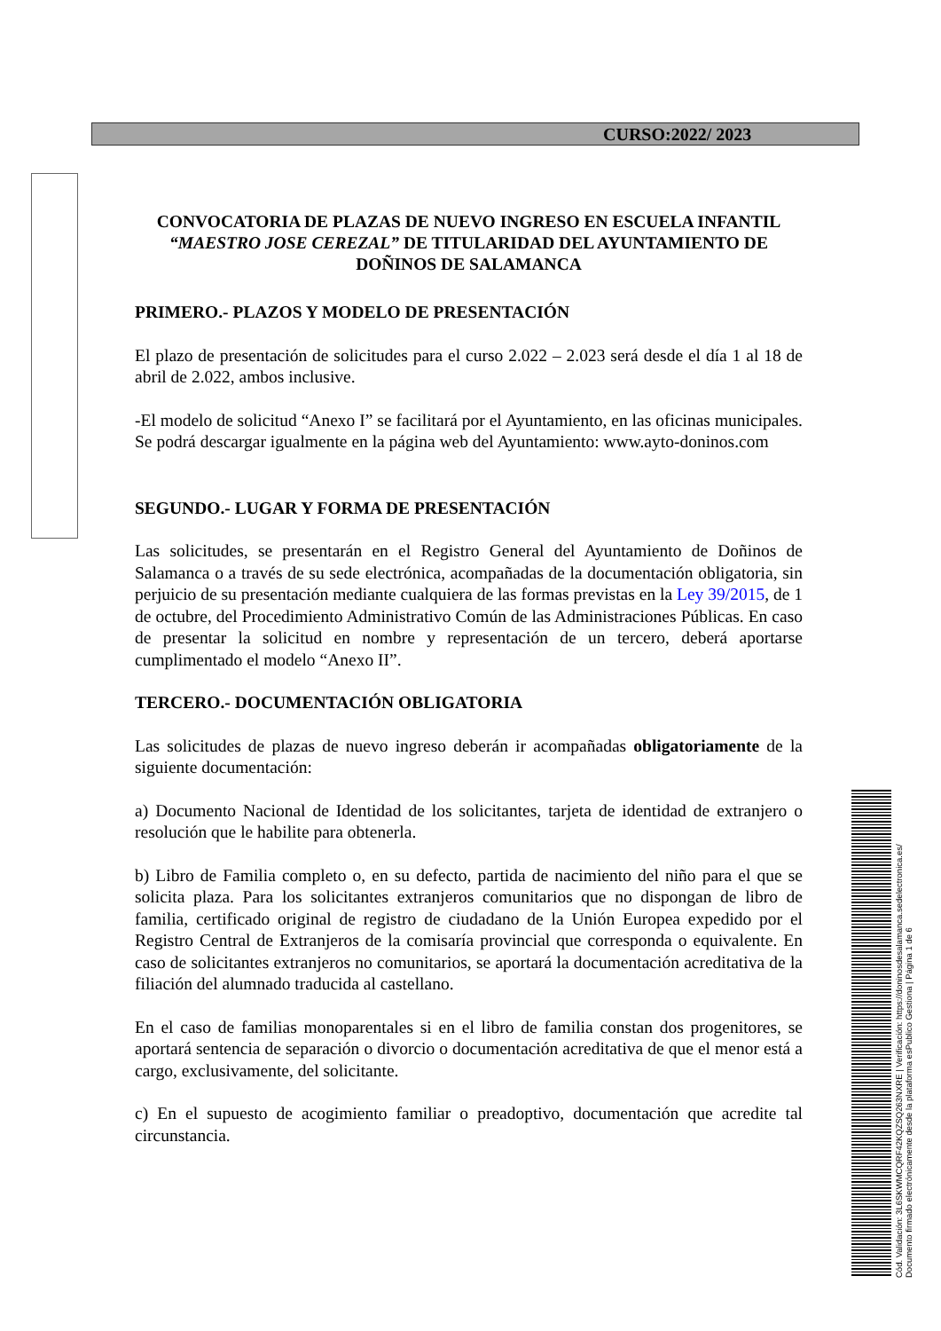CURSO:2022/ 2023
CONVOCATORIA DE PLAZAS DE NUEVO INGRESO EN ESCUELA INFANTIL “MAESTRO JOSE CEREZAL” DE TITULARIDAD DEL AYUNTAMIENTO DE DOÑINOS DE SALAMANCA
PRIMERO.- PLAZOS Y MODELO DE PRESENTACIÓN
El plazo de presentación de solicitudes para el curso 2.022 – 2.023 será desde el día 1 al 18 de abril de 2.022, ambos inclusive.
-El modelo de solicitud “Anexo I” se facilitará por el Ayuntamiento, en las oficinas municipales. Se podrá descargar igualmente en la página web del Ayuntamiento: www.ayto-doninos.com
SEGUNDO.- LUGAR Y FORMA DE PRESENTACIÓN
Las solicitudes, se presentarán en el Registro General del Ayuntamiento de Doñinos de Salamanca o a través de su sede electrónica, acompañadas de la documentación obligatoria, sin perjuicio de su presentación mediante cualquiera de las formas previstas en la Ley 39/2015, de 1 de octubre, del Procedimiento Administrativo Común de las Administraciones Públicas. En caso de presentar la solicitud en nombre y representación de un tercero, deberá aportarse cumplimentado el modelo “Anexo II”.
TERCERO.- DOCUMENTACIÓN OBLIGATORIA
Las solicitudes de plazas de nuevo ingreso deberán ir acompañadas obligatoriamente de la siguiente documentación:
a) Documento Nacional de Identidad de los solicitantes, tarjeta de identidad de extranjero o resolución que le habilite para obtenerla.
b) Libro de Familia completo o, en su defecto, partida de nacimiento del niño para el que se solicita plaza. Para los solicitantes extranjeros comunitarios que no dispongan de libro de familia, certificado original de registro de ciudadano de la Unión Europea expedido por el Registro Central de Extranjeros de la comisaría provincial que corresponda o equivalente. En caso de solicitantes extranjeros no comunitarios, se aportará la documentación acreditativa de la filiación del alumnado traducida al castellano.
En el caso de familias monoparentales si en el libro de familia constan dos progenitores, se aportará sentencia de separación o divorcio o documentación acreditativa de que el menor está a cargo, exclusivamente, del solicitante.
c) En el supuesto de acogimiento familiar o preadoptivo, documentación que acredite tal circunstancia.
Cód. Validación: 3L6SKWMCQRF42KQZSQ263NXRE | Verificación: https://doninosdesalamanca.sedelectronica.es/
Documento firmado electrónicamente desde la plataforma esPublico Gestiona | Página 1 de 6